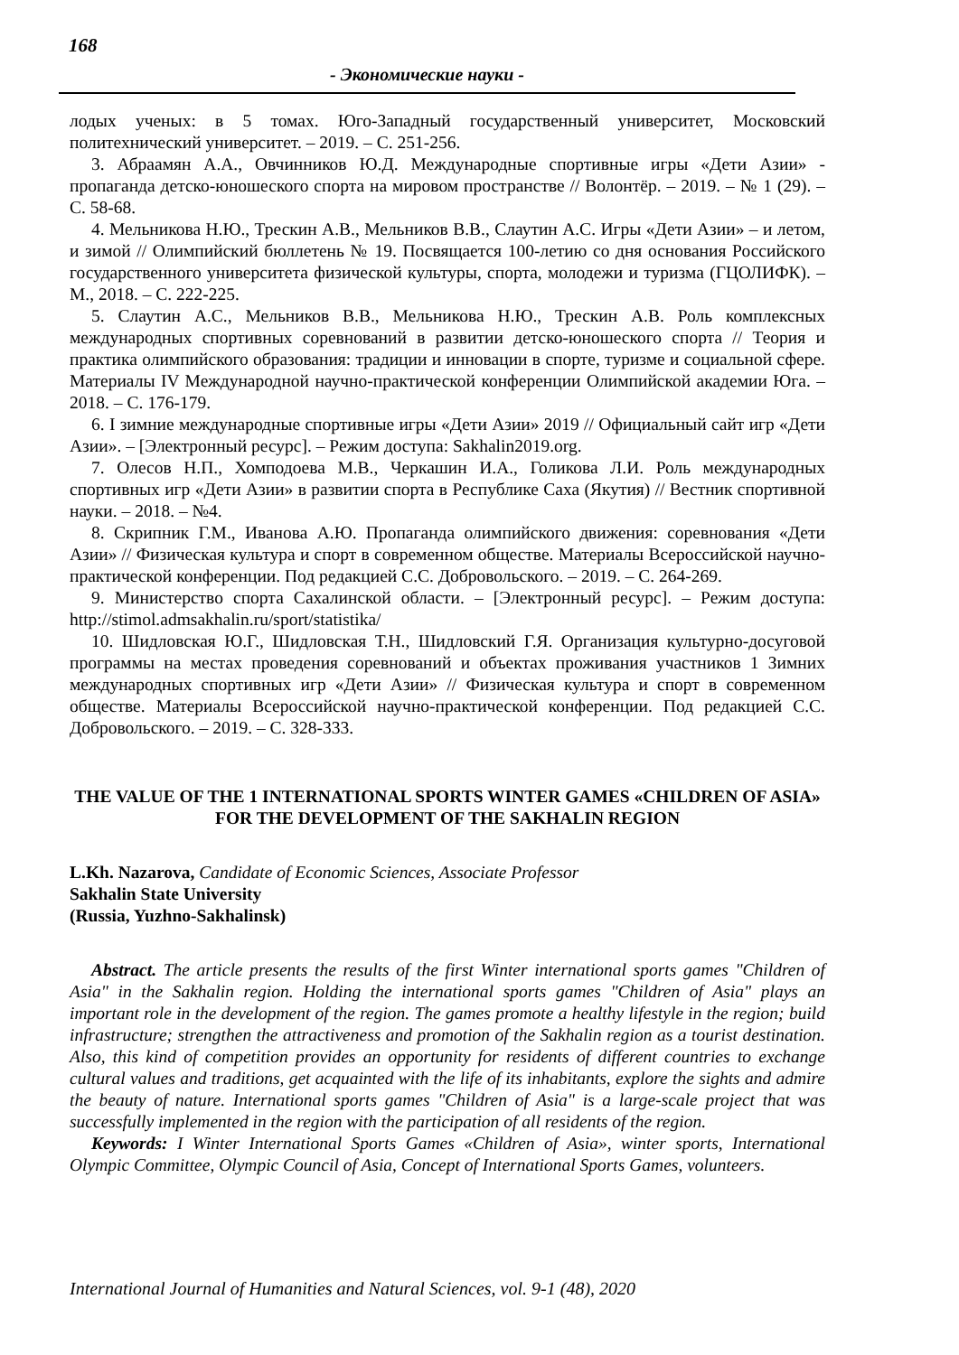168
- Экономические науки -
лодых ученых: в 5 томах. Юго-Западный государственный университет, Московский политехнический университет. – 2019. – С. 251-256.
3. Абраамян А.А., Овчинников Ю.Д. Международные спортивные игры «Дети Азии» - пропаганда детско-юношеского спорта на мировом пространстве // Волонтёр. – 2019. – № 1 (29). – С. 58-68.
4. Мельникова Н.Ю., Трескин А.В., Мельников В.В., Слаутин А.С. Игры «Дети Азии» – и летом, и зимой // Олимпийский бюллетень № 19. Посвящается 100-летию со дня основания Российского государственного университета физической культуры, спорта, молодежи и туризма (ГЦОЛИФК). – М., 2018. – С. 222-225.
5. Слаутин А.С., Мельников В.В., Мельникова Н.Ю., Трескин А.В. Роль комплексных международных спортивных соревнований в развитии детско-юношеского спорта // Теория и практика олимпийского образования: традиции и инновации в спорте, туризме и социальной сфере. Материалы IV Международной научно-практической конференции Олимпийской академии Юга. – 2018. – С. 176-179.
6. I зимние международные спортивные игры «Дети Азии» 2019 // Официальный сайт игр «Дети Азии». – [Электронный ресурс]. – Режим доступа: Sakhalin2019.org.
7. Олесов Н.П., Хомподоева М.В., Черкашин И.А., Голикова Л.И. Роль международных спортивных игр «Дети Азии» в развитии спорта в Республике Саха (Якутия) // Вестник спортивной науки. – 2018. – №4.
8. Скрипник Г.М., Иванова А.Ю. Пропаганда олимпийского движения: соревнования «Дети Азии» // Физическая культура и спорт в современном обществе. Материалы Всероссийской научно-практической конференции. Под редакцией С.С. Добровольского. – 2019. – С. 264-269.
9. Министерство спорта Сахалинской области. – [Электронный ресурс]. – Режим доступа: http://stimol.admsakhalin.ru/sport/statistika/
10. Шидловская Ю.Г., Шидловская Т.Н., Шидловский Г.Я. Организация культурно-досуговой программы на местах проведения соревнований и объектах проживания участников 1 Зимних международных спортивных игр «Дети Азии» // Физическая культура и спорт в современном обществе. Материалы Всероссийской научно-практической конференции. Под редакцией С.С. Добровольского. – 2019. – С. 328-333.
THE VALUE OF THE 1 INTERNATIONAL SPORTS WINTER GAMES «CHILDREN OF ASIA» FOR THE DEVELOPMENT OF THE SAKHALIN REGION
L.Kh. Nazarova, Candidate of Economic Sciences, Associate Professor
Sakhalin State University
(Russia, Yuzhno-Sakhalinsk)
Abstract. The article presents the results of the first Winter international sports games "Children of Asia" in the Sakhalin region. Holding the international sports games "Children of Asia" plays an important role in the development of the region. The games promote a healthy lifestyle in the region; build infrastructure; strengthen the attractiveness and promotion of the Sakhalin region as a tourist destination. Also, this kind of competition provides an opportunity for residents of different countries to exchange cultural values and traditions, get acquainted with the life of its inhabitants, explore the sights and admire the beauty of nature. International sports games "Children of Asia" is a large-scale project that was successfully implemented in the region with the participation of all residents of the region.
Keywords: I Winter International Sports Games «Children of Asia», winter sports, International Olympic Committee, Olympic Council of Asia, Concept of International Sports Games, volunteers.
International Journal of Humanities and Natural Sciences, vol. 9-1 (48), 2020